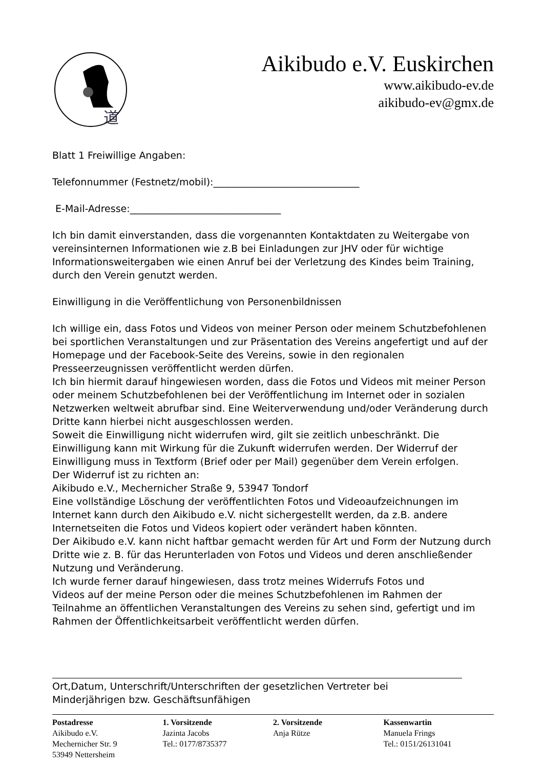道
Aikibudo e.V. Euskirchen
www.aikibudo-ev.de
aikibudo-ev@gmx.de
Blatt 1 Freiwillige Angaben:
Telefonnummer (Festnetz/mobil):______________________________
E-Mail-Adresse:_______________________________
Ich bin damit einverstanden, dass die vorgenannten Kontaktdaten zu Weitergabe von vereinsinternen Informationen wie z.B bei Einladungen zur JHV oder für wichtige Informationsweitergaben wie einen Anruf bei der Verletzung des Kindes beim Training, durch den Verein genutzt werden.
Einwilligung in die Veröffentlichung von Personenbildnissen
Ich willige ein, dass Fotos und Videos von meiner Person oder meinem Schutzbefohlenen bei sportlichen Veranstaltungen und zur Präsentation des Vereins angefertigt und auf der Homepage und der Facebook-Seite des Vereins, sowie in den regionalen Presseerzeugnissen veröffentlicht werden dürfen.
Ich bin hiermit darauf hingewiesen worden, dass die Fotos und Videos mit meiner Person oder meinem Schutzbefohlenen bei der Veröffentlichung im Internet oder in sozialen Netzwerken weltweit abrufbar sind. Eine Weiterverwendung und/oder Veränderung durch Dritte kann hierbei nicht ausgeschlossen werden.
Soweit die Einwilligung nicht widerrufen wird, gilt sie zeitlich unbeschränkt. Die Einwilligung kann mit Wirkung für die Zukunft widerrufen werden. Der Widerruf der Einwilligung muss in Textform (Brief oder per Mail) gegenüber dem Verein erfolgen.
Der Widerruf ist zu richten an:
Aikibudo e.V., Mechernicher Straße 9, 53947 Tondorf
Eine vollständige Löschung der veröffentlichten Fotos und Videoaufzeichnungen im Internet kann durch den Aikibudo e.V. nicht sichergestellt werden, da z.B. andere Internetseiten die Fotos und Videos kopiert oder verändert haben könnten.
Der Aikibudo e.V. kann nicht haftbar gemacht werden für Art und Form der Nutzung durch Dritte wie z. B. für das Herunterladen von Fotos und Videos und deren anschließender Nutzung und Veränderung.
Ich wurde ferner darauf hingewiesen, dass trotz meines Widerrufs Fotos und
Videos auf der meine Person oder die meines Schutzbefohlenen im Rahmen der Teilnahme an öffentlichen Veranstaltungen des Vereins zu sehen sind, gefertigt und im Rahmen der Öffentlichkeitsarbeit veröffentlicht werden dürfen.
Ort,Datum, Unterschrift/Unterschriften der gesetzlichen Vertreter bei Minderjährigen bzw. Geschäftsunfähigen
Postadresse
Aikibudo e.V.
Mechernicher Str. 9
53949 Nettersheim
1. Vorsitzende
Jazinta Jacobs
Tel.: 0177/8735377
2. Vorsitzende
Anja Rütze
Kassenwartin
Manuela Frings
Tel.: 0151/26131041